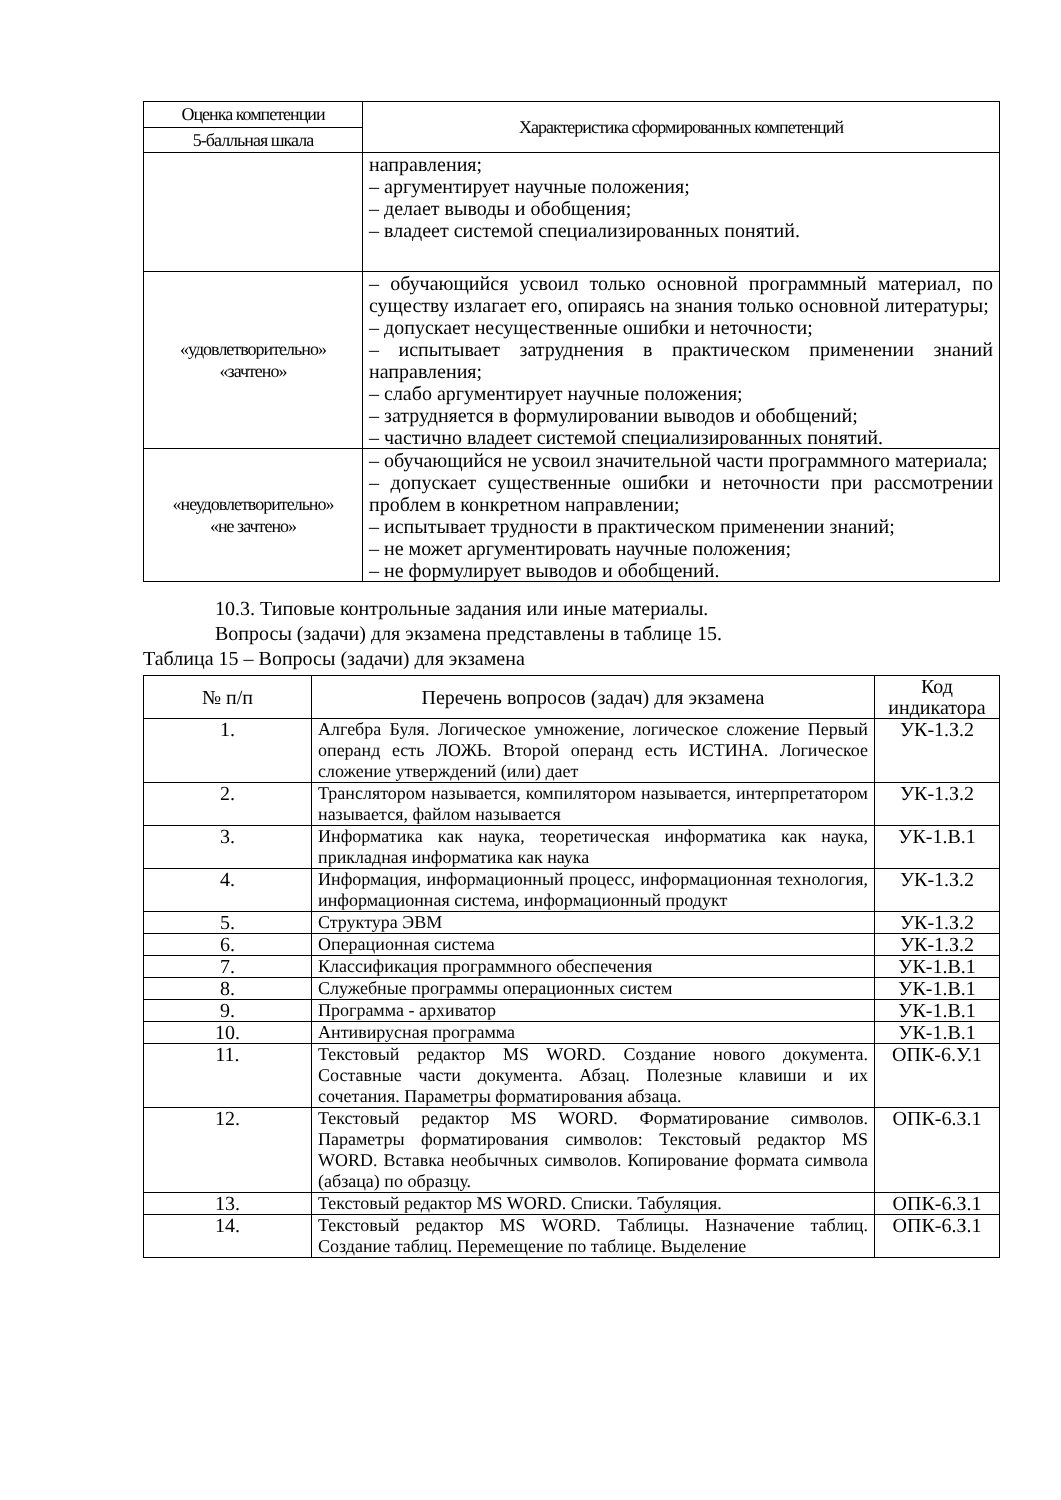| Оценка компетенции | Характеристика сформированных компетенций |
| 5-балльная шкала | |
| | направления; – аргументирует научные положения; – делает выводы и обобщения; – владеет системой специализированных понятий. |
| «удовлетворительно» «зачтено» | – обучающийся усвоил только основной программный материал, по существу излагает его, опираясь на знания только основной литературы; – допускает несущественные ошибки и неточности; – испытывает затруднения в практическом применении знаний направления; – слабо аргументирует научные положения; – затрудняется в формулировании выводов и обобщений; – частично владеет системой специализированных понятий. |
| «неудовлетворительно» «не зачтено» | – обучающийся не усвоил значительной части программного материала; – допускает существенные ошибки и неточности при рассмотрении проблем в конкретном направлении; – испытывает трудности в практическом применении знаний; – не может аргументировать научные положения; – не формулирует выводов и обобщений. |
10.3. Типовые контрольные задания или иные материалы.
Вопросы (задачи) для экзамена представлены в таблице 15.
Таблица 15 – Вопросы (задачи) для экзамена
| № п/п | Перечень вопросов (задач) для экзамена | Код индикатора |
| --- | --- | --- |
| 1. | Алгебра Буля. Логическое умножение, логическое сложение Первый операнд есть ЛОЖЬ. Второй операнд есть ИСТИНА. Логическое сложение утверждений (или) дает | УК-1.З.2 |
| 2. | Транслятором называется, компилятором называется, интерпретатором называется, файлом называется | УК-1.З.2 |
| 3. | Информатика как наука, теоретическая информатика как наука, прикладная информатика как наука | УК-1.В.1 |
| 4. | Информация, информационный процесс, информационная технология, информационная система, информационный продукт | УК-1.З.2 |
| 5. | Структура ЭВМ | УК-1.З.2 |
| 6. | Операционная система | УК-1.З.2 |
| 7. | Классификация программного обеспечения | УК-1.В.1 |
| 8. | Служебные программы операционных систем | УК-1.В.1 |
| 9. | Программа - архиватор | УК-1.В.1 |
| 10. | Антивирусная программа | УК-1.В.1 |
| 11. | Текстовый редактор MS WORD. Создание нового документа. Составные части документа. Абзац. Полезные клавиши и их сочетания. Параметры форматирования абзаца. | ОПК-6.У.1 |
| 12. | Текстовый редактор MS WORD. Форматирование символов. Параметры форматирования символов: Текстовый редактор MS WORD. Вставка необычных символов. Копирование формата символа (абзаца) по образцу. | ОПК-6.З.1 |
| 13. | Текстовый редактор MS WORD. Списки. Табуляция. | ОПК-6.З.1 |
| 14. | Текстовый редактор MS WORD. Таблицы. Назначение таблиц. Создание таблиц. Перемещение по таблице. Выделение | ОПК-6.З.1 |